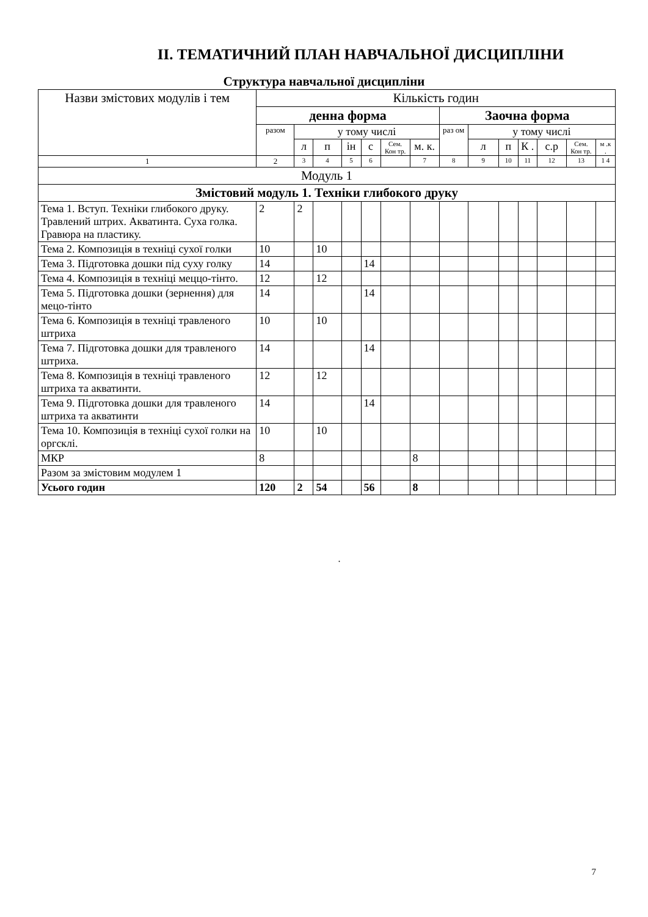ІІ. ТЕМАТИЧНИЙ ПЛАН НАВЧАЛЬНОЇ ДИСЦИПЛІНИ
Структура навчальної дисципліни
| Назви змістових модулів і тем | Кількість годин | | | | | | | | | | | | | |
| --- | --- | --- | --- | --- | --- | --- | --- | --- | --- | --- | --- | --- | --- | --- |
| | денна форма | | | | | | | Заочна форма | | | | | | |
| | разом | у тому числі | | | | | | раз ом | у тому числі | | | | | |
| | | л | п | ін | с | Сем. Кон тр. | м. к. | | л | п | К . | с.р | Сем. Кон тр. | м .к . |
| 1 | 2 | 3 | 4 | 5 | 6 | | 7 | 8 | 9 | 10 | 11 | 12 | 13 | 1 4 |
| Модуль 1 | | | | | | | | | | | | | | |
| Змістовий модуль 1. Техніки глибокого друку | | | | | | | | | | | | | | |
| Тема 1. Вступ. Техніки глибокого друку. Травлений штрих. Акватинта. Суха голка. Гравюра на пластику. | 2 | 2 | | | | | | | | | | | | |
| Тема 2. Композиція в техніці сухої голки | 10 | | 10 | | | | | | | | | | | |
| Тема 3. Підготовка дошки під суху голку | 14 | | | | 14 | | | | | | | | | |
| Тема 4. Композиція в техніці меццо-тінто. | 12 | | 12 | | | | | | | | | | | |
| Тема 5. Підготовка дошки (зернення) для мецо-тінто | 14 | | | | 14 | | | | | | | | | |
| Тема 6. Композиція в техніці травленого штриха | 10 | | 10 | | | | | | | | | | | |
| Тема 7. Підготовка дошки для травленого штриха. | 14 | | | | 14 | | | | | | | | | |
| Тема 8. Композиція в техніці травленого штриха та акватинти. | 12 | | 12 | | | | | | | | | | | |
| Тема 9. Підготовка дошки для травленого штриха та акватинти | 14 | | | | 14 | | | | | | | | | |
| Тема 10. Композиція в техніці сухої голки на оргсклі. | 10 | | 10 | | | | | | | | | | | |
| МКР | 8 | | | | | | 8 | | | | | | | |
| Разом за змістовим модулем 1 | | | | | | | | | | | | | | |
| Усього годин | 120 | 2 | 54 | | 56 | | 8 | | | | | | | |
.
7